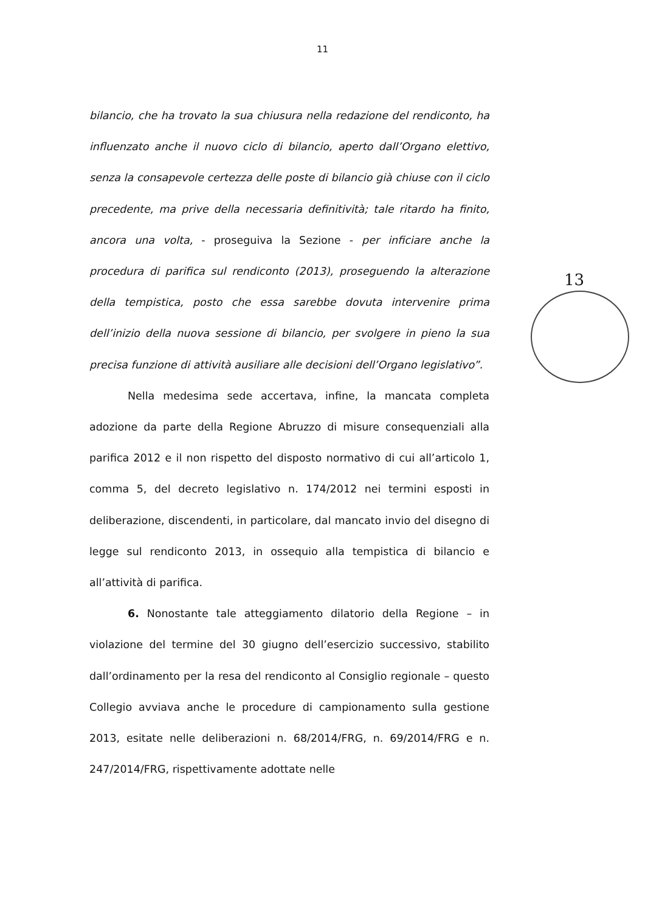11
bilancio, che ha trovato la sua chiusura nella redazione del rendiconto, ha influenzato anche il nuovo ciclo di bilancio, aperto dall’Organo elettivo, senza la consapevole certezza delle poste di bilancio già chiuse con il ciclo precedente, ma prive della necessaria definitività; tale ritardo ha finito, ancora una volta, - proseguiva la Sezione - per inficiare anche la procedura di parifica sul rendiconto (2013), proseguendo la alterazione della tempistica, posto che essa sarebbe dovuta intervenire prima dell’inizio della nuova sessione di bilancio, per svolgere in pieno la sua precisa funzione di attività ausiliare alle decisioni dell’Organo legislativo”.
Nella medesima sede accertava, infine, la mancata completa adozione da parte della Regione Abruzzo di misure consequenziali alla parifica 2012 e il non rispetto del disposto normativo di cui all’articolo 1, comma 5, del decreto legislativo n. 174/2012 nei termini esposti in deliberazione, discendenti, in particolare, dal mancato invio del disegno di legge sul rendiconto 2013, in ossequio alla tempistica di bilancio e all’attività di parifica.
6. Nonostante tale atteggiamento dilatorio della Regione – in violazione del termine del 30 giugno dell’esercizio successivo, stabilito dall’ordinamento per la resa del rendiconto al Consiglio regionale – questo Collegio avviava anche le procedure di campionamento sulla gestione 2013, esitate nelle deliberazioni n. 68/2014/FRG, n. 69/2014/FRG e n. 247/2014/FRG, rispettivamente adottate nelle
13